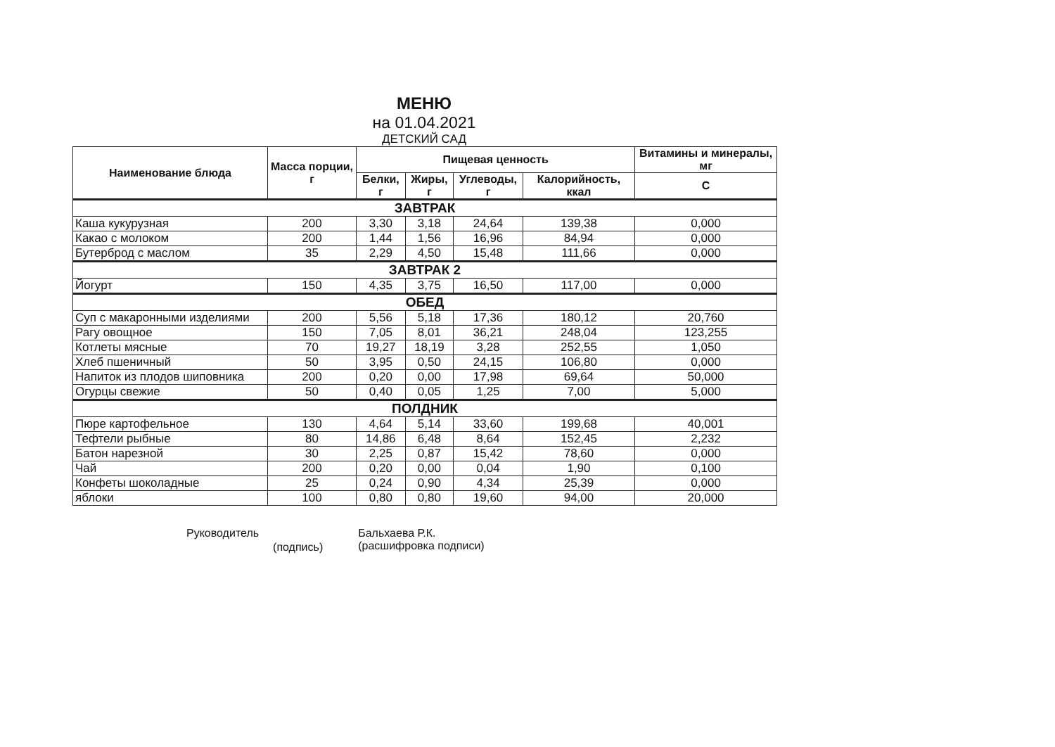МЕНЮ
на 01.04.2021
ДЕТСКИЙ САД
| Наименование блюда | Масса порции, г | Пищевая ценность | | | | Витамины и минералы, мг |
| --- | --- | --- | --- | --- | --- | --- |
| | | Белки, г | Жиры, г | Углеводы, г | Калорийность, ккал | C |
| ЗАВТРАК | | | | | | |
| Каша кукурузная | 200 | 3,30 | 3,18 | 24,64 | 139,38 | 0,000 |
| Какао с молоком | 200 | 1,44 | 1,56 | 16,96 | 84,94 | 0,000 |
| Бутерброд с маслом | 35 | 2,29 | 4,50 | 15,48 | 111,66 | 0,000 |
| ЗАВТРАК 2 | | | | | | |
| Йогурт | 150 | 4,35 | 3,75 | 16,50 | 117,00 | 0,000 |
| ОБЕД | | | | | | |
| Суп с макаронными изделиями | 200 | 5,56 | 5,18 | 17,36 | 180,12 | 20,760 |
| Рагу овощное | 150 | 7,05 | 8,01 | 36,21 | 248,04 | 123,255 |
| Котлеты мясные | 70 | 19,27 | 18,19 | 3,28 | 252,55 | 1,050 |
| Хлеб пшеничный | 50 | 3,95 | 0,50 | 24,15 | 106,80 | 0,000 |
| Напиток из плодов шиповника | 200 | 0,20 | 0,00 | 17,98 | 69,64 | 50,000 |
| Огурцы свежие | 50 | 0,40 | 0,05 | 1,25 | 7,00 | 5,000 |
| ПОЛДНИК | | | | | | |
| Пюре картофельное | 130 | 4,64 | 5,14 | 33,60 | 199,68 | 40,001 |
| Тефтели рыбные | 80 | 14,86 | 6,48 | 8,64 | 152,45 | 2,232 |
| Батон нарезной | 30 | 2,25 | 0,87 | 15,42 | 78,60 | 0,000 |
| Чай | 200 | 0,20 | 0,00 | 0,04 | 1,90 | 0,100 |
| Конфеты шоколадные | 25 | 0,24 | 0,90 | 4,34 | 25,39 | 0,000 |
| яблоки | 100 | 0,80 | 0,80 | 19,60 | 94,00 | 20,000 |
Руководитель
(подпись)
Бальхаева Р.К.
(расшифровка подписи)